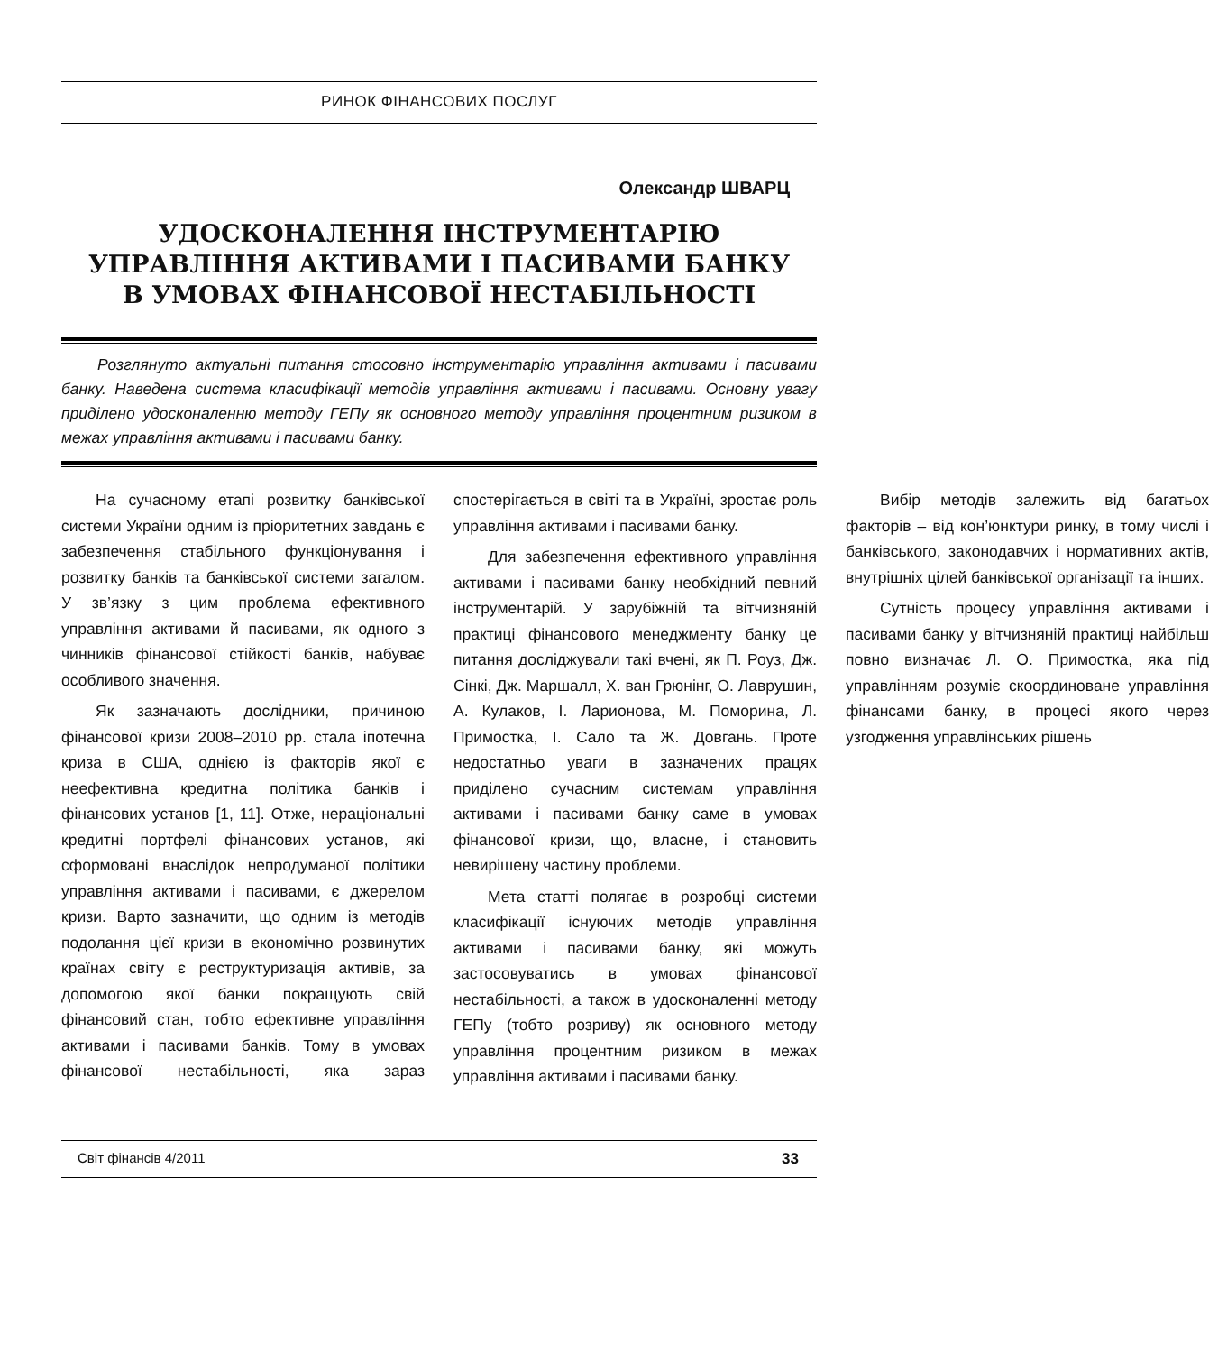РИНОК ФІНАНСОВИХ ПОСЛУГ
Олександр ШВАРЦ
УДОСКОНАЛЕННЯ ІНСТРУМЕНТАРІЮ
УПРАВЛІННЯ АКТИВАМИ І ПАСИВАМИ БАНКУ
В УМОВАХ ФІНАНСОВОЇ НЕСТАБІЛЬНОСТІ
Розглянуто актуальні питання стосовно інструментарію управління активами і пасивами банку. Наведена система класифікації методів управління активами і пасивами. Основну увагу приділено удосконаленню методу ГЕПу як основного методу управління процентним ризиком в межах управління активами і пасивами банку.
На сучасному етапі розвитку банківської системи України одним із пріоритетних завдань є забезпечення стабільного функціонування і розвитку банків та банківської системи загалом. У зв’язку з цим проблема ефективного управління активами й пасивами, як одного з чинників фінансової стійкості банків, набуває особливого значення.
Як зазначають дослідники, причиною фінансової кризи 2008–2010 рр. стала іпотечна криза в США, однією із факторів якої є неефективна кредитна політика банків і фінансових установ [1, 11]. Отже, нераціональні кредитні портфелі фінансових установ, які сформовані внаслідок непродуманої політики управління активами і пасивами, є джерелом кризи. Варто зазначити, що одним із методів подолання цієї кризи в економічно розвинутих країнах світу є реструктуризація активів, за допомогою якої банки покращують свій фінансовий стан, тобто ефективне управління активами і пасивами банків. Тому в умовах фінансової нестабільності, яка зараз спостерігається в світі та в Україні, зростає роль управління активами і пасивами банку.
Для забезпечення ефективного управління активами і пасивами банку необхідний певний інструментарій. У зарубіжній та вітчизняній практиці фінансового менеджменту банку це питання досліджували такі вчені, як П. Роуз, Дж. Сінкі, Дж. Маршалл, Х. ван Грюнінг, О. Лаврушин, А. Кулаков, І. Ларионова, М. Поморина, Л. Примостка, І. Сало та Ж. Довгань. Проте недостатньо уваги в зазначених працях приділено сучасним системам управління активами і пасивами банку саме в умовах фінансової кризи, що, власне, і становить невирішену частину проблеми.
Мета статті полягає в розробці системи класифікації існуючих методів управління активами і пасивами банку, які можуть застосовуватись в умовах фінансової нестабільності, а також в удосконаленні методу ГЕПу (тобто розриву) як основного методу управління процентним ризиком в межах управління активами і пасивами банку.
Вибір методів залежить від багатьох факторів – від кон’юнктури ринку, в тому числі і банківського, законодавчих і нормативних актів, внутрішніх цілей банківської організації та інших.
Сутність процесу управління активами і пасивами банку у вітчизняній практиці найбільш повно визначає Л. О. Примостка, яка під управлінням розуміє скоординоване управління фінансами банку, в процесі якого через узгодження управлінських рішень
Світ фінансів 4/2011 33